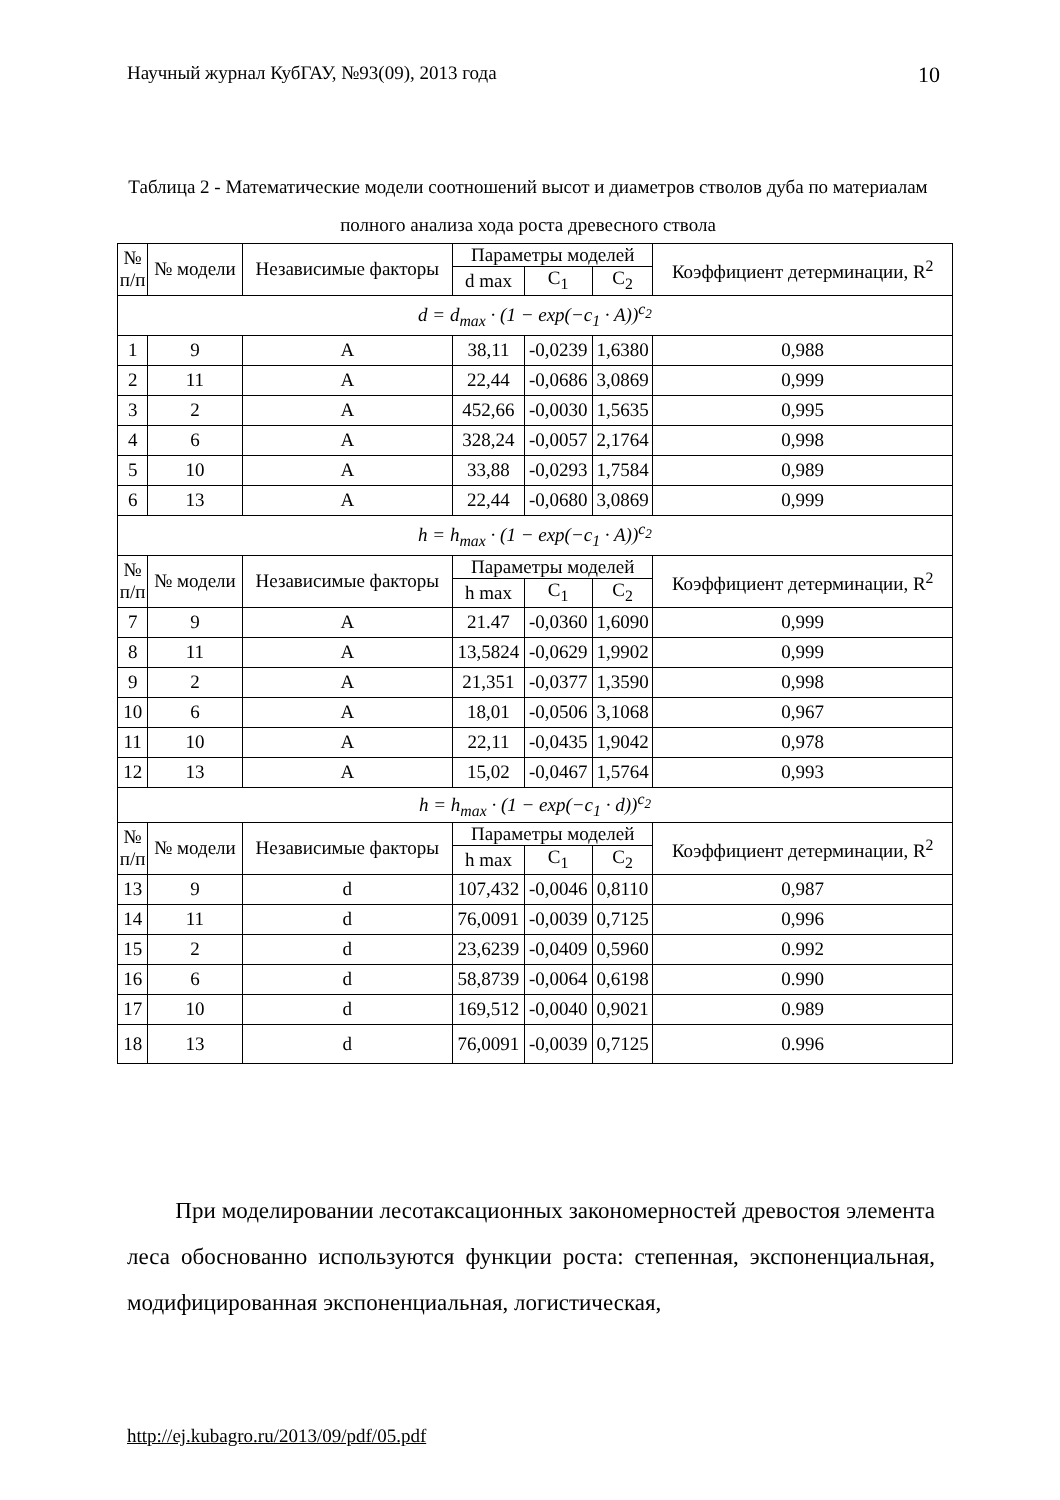Научный журнал КубГАУ, №93(09), 2013 года 10
Таблица 2 - Математические модели соотношений высот и диаметров стволов дуба по материалам полного анализа хода роста древесного ствола
| № п/п | № модели | Независимые факторы | Параметры моделей | | | Коэффициент детерминации, R<sup>2</sup> |
| --- | --- | --- | --- | --- | --- | --- |
| | | | d max | C<sub>1</sub> | C<sub>2</sub> | |
| d = d<sub>max</sub> · (1 − exp(−c<sub>1</sub> · A))<sup>c<sub>2</sub></sup> | | | | | | |
| 1 | 9 | A | 38,11 | -0,0239 | 1,6380 | 0,988 |
| 2 | 11 | A | 22,44 | -0,0686 | 3,0869 | 0,999 |
| 3 | 2 | A | 452,66 | -0,0030 | 1,5635 | 0,995 |
| 4 | 6 | A | 328,24 | -0,0057 | 2,1764 | 0,998 |
| 5 | 10 | A | 33,88 | -0,0293 | 1,7584 | 0,989 |
| 6 | 13 | A | 22,44 | -0,0680 | 3,0869 | 0,999 |
| h = h<sub>max</sub> · (1 − exp(−c<sub>1</sub> · A))<sup>c<sub>2</sub></sup> | | | | | | |
| № п/п | № модели | Независимые факторы | Параметры моделей | | | Коэффициент детерминации, R<sup>2</sup> |
| | | | h max | C<sub>1</sub> | C<sub>2</sub> | |
| 7 | 9 | A | 21.47 | -0,0360 | 1,6090 | 0,999 |
| 8 | 11 | A | 13,5824 | -0,0629 | 1,9902 | 0,999 |
| 9 | 2 | A | 21,351 | -0,0377 | 1,3590 | 0,998 |
| 10 | 6 | A | 18,01 | -0,0506 | 3,1068 | 0,967 |
| 11 | 10 | A | 22,11 | -0,0435 | 1,9042 | 0,978 |
| 12 | 13 | A | 15,02 | -0,0467 | 1,5764 | 0,993 |
| h = h<sub>max</sub> · (1 − exp(−c<sub>1</sub> · d))<sup>c<sub>2</sub></sup> | | | | | | |
| № п/п | № модели | Независимые факторы | Параметры моделей | | | Коэффициент детерминации, R<sup>2</sup> |
| | | | h max | C<sub>1</sub> | C<sub>2</sub> | |
| 13 | 9 | d | 107,432 | -0,0046 | 0,8110 | 0,987 |
| 14 | 11 | d | 76,0091 | -0,0039 | 0,7125 | 0,996 |
| 15 | 2 | d | 23,6239 | -0,0409 | 0,5960 | 0.992 |
| 16 | 6 | d | 58,8739 | -0,0064 | 0,6198 | 0.990 |
| 17 | 10 | d | 169,512 | -0,0040 | 0,9021 | 0.989 |
| 18 | 13 | d | 76,0091 | -0,0039 | 0,7125 | 0.996 |
При моделировании лесотаксационных закономерностей древостоя элемента леса обоснованно используются функции роста: степенная, экспоненциальная, модифицированная экспоненциальная, логистическая,
http://ej.kubagro.ru/2013/09/pdf/05.pdf